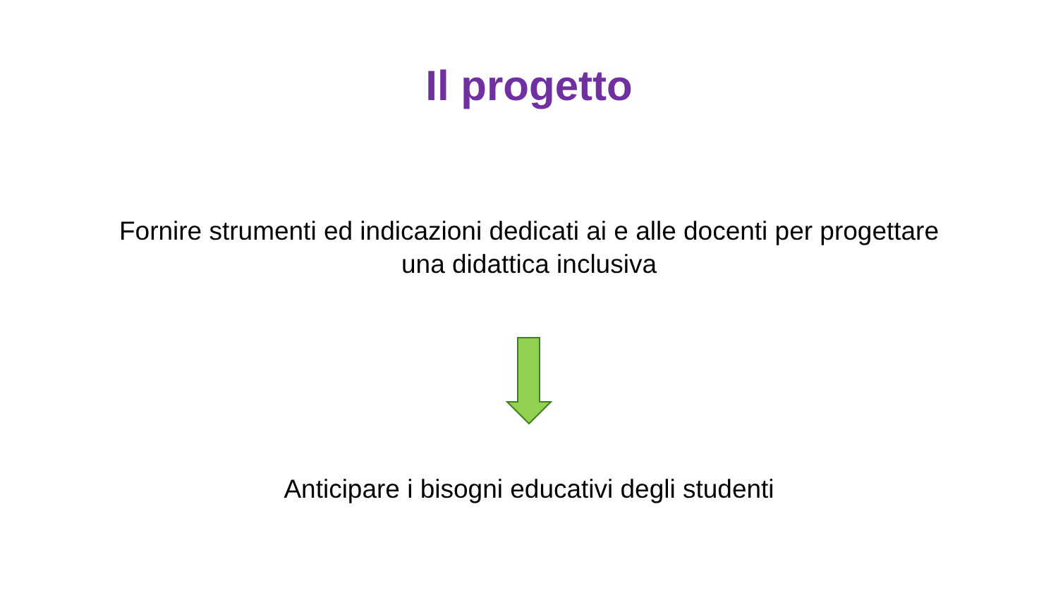Il progetto
Fornire strumenti ed indicazioni dedicati ai e alle docenti per progettare una didattica inclusiva
Anticipare i bisogni educativi degli studenti